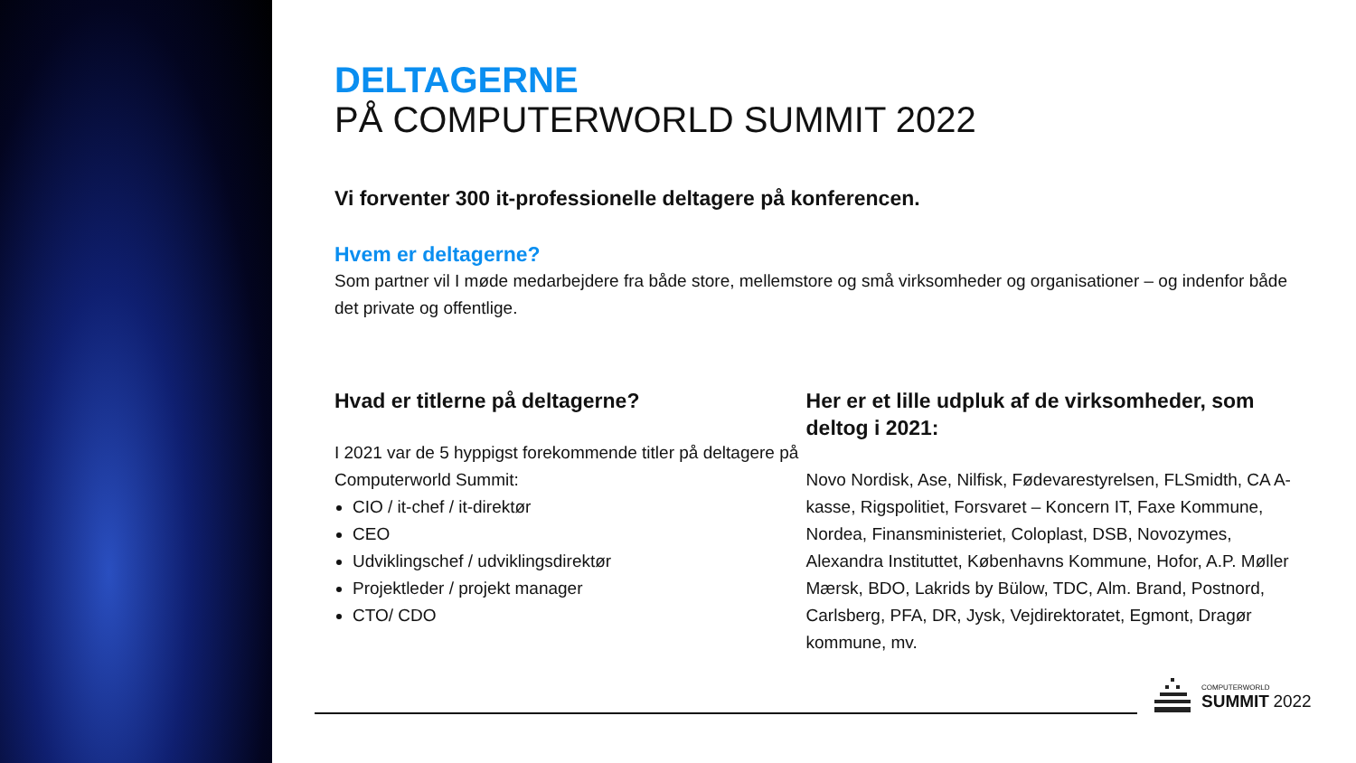DELTAGERNE
PÅ COMPUTERWORLD SUMMIT 2022
Vi forventer 300 it-professionelle deltagere på konferencen.
Hvem er deltagerne?
Som partner vil I møde medarbejdere fra både store, mellemstore og små virksomheder og organisationer – og indenfor både det private og offentlige.
Hvad er titlerne på deltagerne?
I 2021 var de 5 hyppigst forekommende titler på deltagere på Computerworld Summit:
CIO / it-chef / it-direktør
CEO
Udviklingschef / udviklingsdirektør
Projektleder / projekt manager
CTO/ CDO
Her er et lille udpluk af de virksomheder, som deltog i 2021:
Novo Nordisk, Ase, Nilfisk, Fødevarestyrelsen, FLSmidth, CA A-kasse, Rigspolitiet, Forsvaret – Koncern IT, Faxe Kommune, Nordea, Finansministeriet, Coloplast, DSB, Novozymes, Alexandra Instituttet, Københavns Kommune, Hofor, A.P. Møller Mærsk, BDO, Lakrids by Bülow, TDC, Alm. Brand, Postnord, Carlsberg, PFA, DR, Jysk, Vejdirektoratet, Egmont, Dragør kommune, mv.
COMPUTERWORLD
SUMMIT 2022